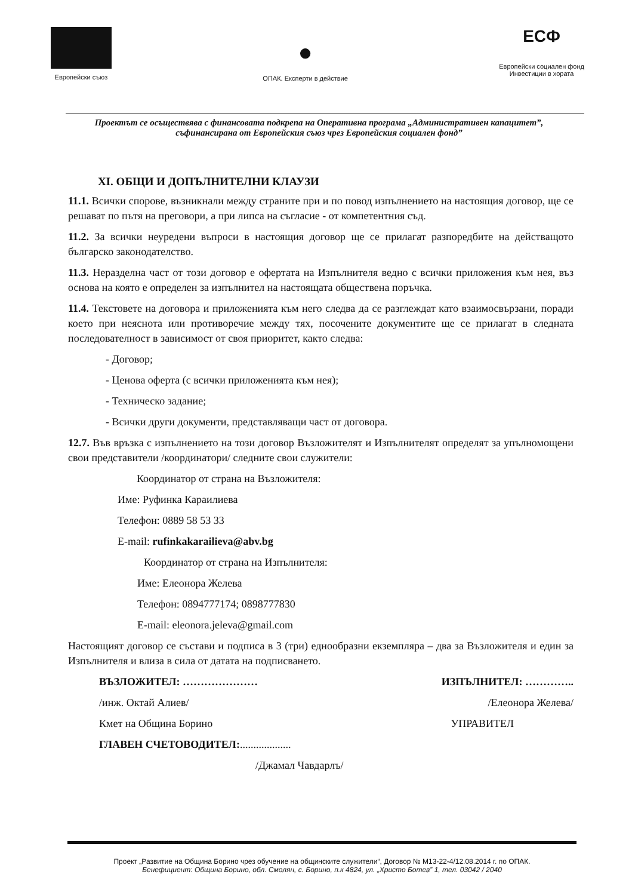Европейски съюз
●
ОПАК. Експерти в действие
ЕСФ
Европейски социален фонд
Инвестиции в хората
Проектът се осъществява с финансовата подкрепа на Оперативна програма „Административен капацитет”, съфинансирана от Европейския съюз чрез Европейския социален фонд”
XI. ОБЩИ И ДОПЪЛНИТЕЛНИ КЛАУЗИ
11.1. Всички спорове, възникнали между страните при и по повод изпълнението на настоящия договор, ще се решават по пътя на преговори, а при липса на съгласие - от компетентния съд.
11.2. За всички неуредени въпроси в настоящия договор ще се прилагат разпоредбите на действащото българско законодателство.
11.3. Неразделна част от този договор е офертата на Изпълнителя ведно с всички приложения към нея, въз основа на която е определен за изпълнител на настоящата обществена поръчка.
11.4. Текстовете на договора и приложенията към него следва да се разглеждат като взаимосвързани, поради което при неяснота или противоречие между тях, посочените документите ще се прилагат в следната последователност в зависимост от своя приоритет, както следва:
- Договор;
- Ценова оферта (с всички приложенията към нея);
- Техническо задание;
- Всички други документи, представляващи част от договора.
12.7. Във връзка с изпълнението на този договор Възложителят и Изпълнителят определят за упълномощени свои представители /координатори/ следните свои служители:
Координатор от страна на Възложителя:
Име: Руфинка Караилиева
Телефон: 0889 58 53 33
E-mail: rufinkakarailieva@abv.bg
Координатор от страна на Изпълнителя:
Име: Елеонора Желева
Телефон: 0894777174; 0898777830
E-mail: eleonora.jeleva@gmail.com
Настоящият договор се състави и подписа в 3 (три) еднообразни екземпляра – два за Възложителя и един за Изпълнителя и влиза в сила от датата на подписването.
ВЪЗЛОЖИТЕЛ: ………………… ИЗПЪЛНИТЕЛ: …………..
/инж. Октай Алиев/ /Елеонора Желева/
Кмет на Община Борино УПРАВИТЕЛ
ГЛАВЕН СЧЕТОВОДИТЕЛ:...................
/Джамал Чавдарлъ/
Проект „Развитие на Община Борино чрез обучение на общинските служители“, Договор № М13-22-4/12.08.2014 г. по ОПАК.
Бенефициент: Община Борино, обл. Смолян, с. Борино, п.к 4824, ул. „Христо Ботев” 1, тел. 03042 / 2040